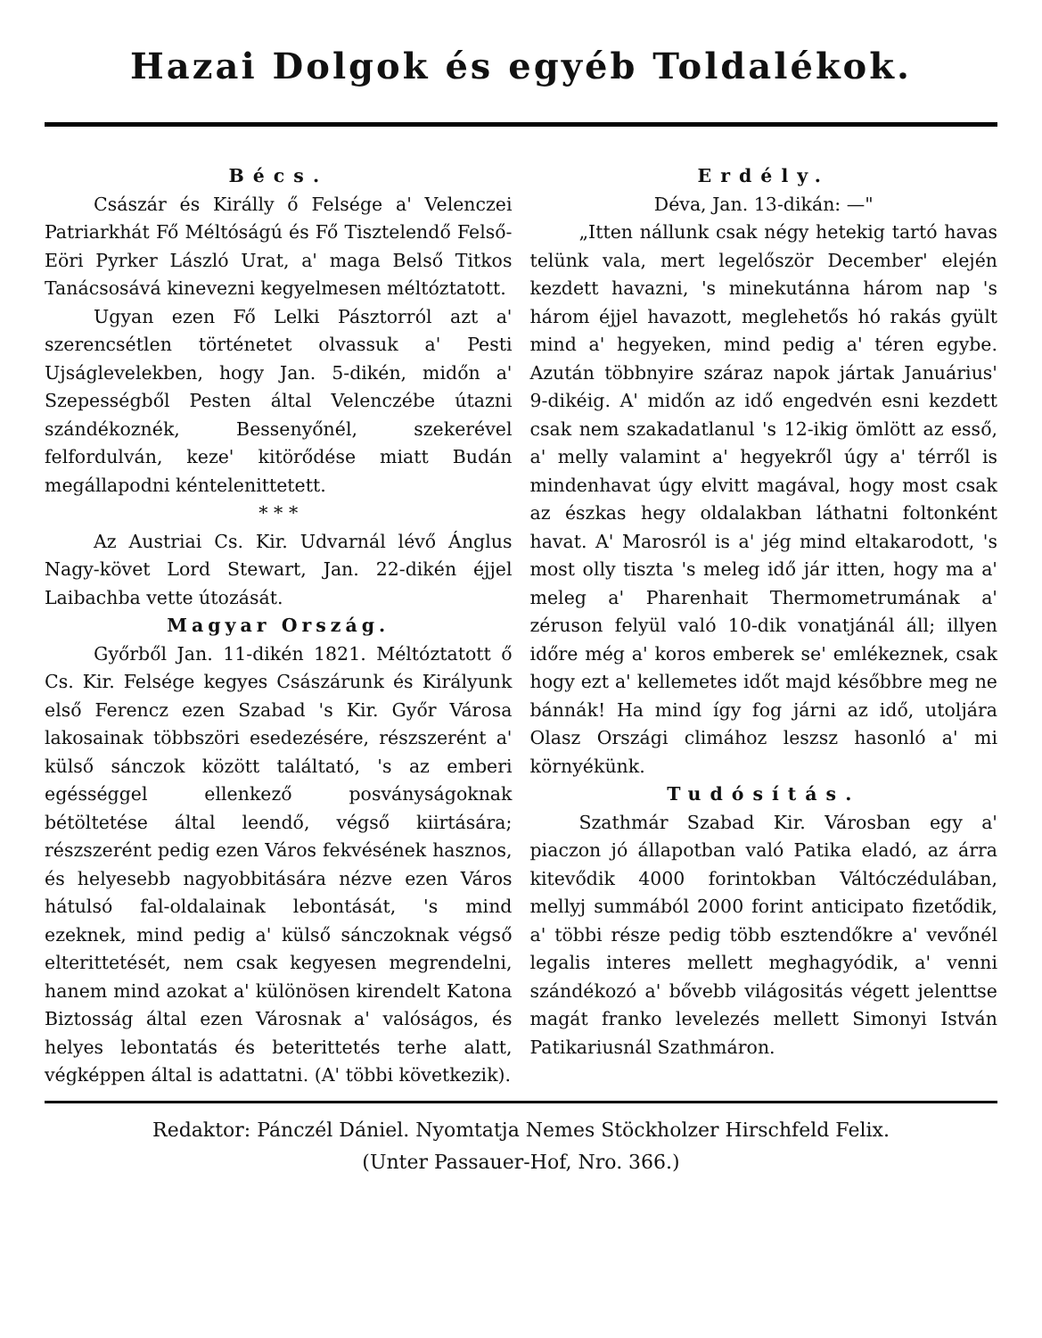Hazai Dolgok és egyéb Toldalékok.
Bécs.
Császár és Királly ő Felsége a' Velenczei Patriarkhát Fő Méltóságú és Fő Tisztelendő Felső-Eöri Pyrker László Urat, a' maga Belső Titkos Tanácsosává kinevezni kegyelmesen méltóztatott.
Ugyan ezen Fő Lelki Pásztorról azt a' szerencsétlen történetet olvassuk a' Pesti Ujságlevelekben, hogy Jan. 5-dikén, midőn a' Szepességből Pesten által Velenczébe útazni szándékoznék, Bessenyőnél, szekerével felfordulván, keze' kitörődése miatt Budán megállapodni kéntelenittetett.
* * *
Az Austriai Cs. Kir. Udvarnál lévő Ánglus Nagy-követ Lord Stewart, Jan. 22-dikén éjjel Laibachba vette útozását.
Magyar Ország.
Győrből Jan. 11-dikén 1821. Méltóztatott ő Cs. Kir. Felsége kegyes Császárunk és Királyunk első Ferencz ezen Szabad 's Kir. Győr Városa lakosainak többszöri esedezésére, részszerént a' külső sánczok között találtató, 's az emberi egésséggel ellenkező posványságoknak bétöltetése által leendő, végső kiirtására; részszerént pedig ezen Város fekvésének hasznos, és helyesebb nagyobbitására nézve ezen Város hátulsó fal-oldalainak lebontását, 's mind ezeknek, mind pedig a' külső sánczoknak végső elterittetését, nem csak kegyesen megrendelni, hanem mind azokat a' különösen kirendelt Katona Biztosság által ezen Városnak a' valóságos, és helyes lebontatás és beterittetés terhe alatt, végképpen által is adattatni. (A' többi következik).
Erdély.
Déva, Jan. 13-dikán: —"
„Itten nállunk csak négy hetekig tartó havas telünk vala, mert legelőször December' elején kezdett havazni, 's minekutánna három nap 's három éjjel havazott, meglehetős hó rakás gyült mind a' hegyeken, mind pedig a' téren egybe. Azután többnyire száraz napok jártak Januárius' 9-dikéig. A' midőn az idő engedvén esni kezdett csak nem szakadatlanul 's 12-ikig ömlött az esső, a' melly valamint a' hegyekről úgy a' térről is mindenhavat úgy elvitt magával, hogy most csak az észkas hegy oldalakban láthatni foltonként havat. A' Marosról is a' jég mind eltakarodott, 's most olly tiszta 's meleg idő jár itten, hogy ma a' meleg a' Pharenhait Thermometrumának a' zéruson felyül való 10-dik vonatjánál áll; illyen időre még a' koros emberek se' emlékeznek, csak hogy ezt a' kellemetes időt majd későbbre meg ne bánnák! Ha mind így fog járni az idő, utoljára Olasz Országi climához leszsz hasonló a' mi környékünk.
Tudósítás.
Szathmár Szabad Kir. Városban egy a' piaczon jó állapotban való Patika eladó, az árra kitevődik 4000 forintokban Váltóczédulában, mellyj summából 2000 forint anticipato fizetődik, a' többi része pedig több esztendőkre a' vevőnél legalis interes mellett meghagyódik, a' venni szándékozó a' bővebb világositás végett jelenttse magát franko levelezés mellett Simonyi István Patikariusnál Szathmáron.
Redaktor: Pánczél Dániel. Nyomtatja Nemes Stöckholzer Hirschfeld Felix.
(Unter Passauer-Hof, Nro. 366.)